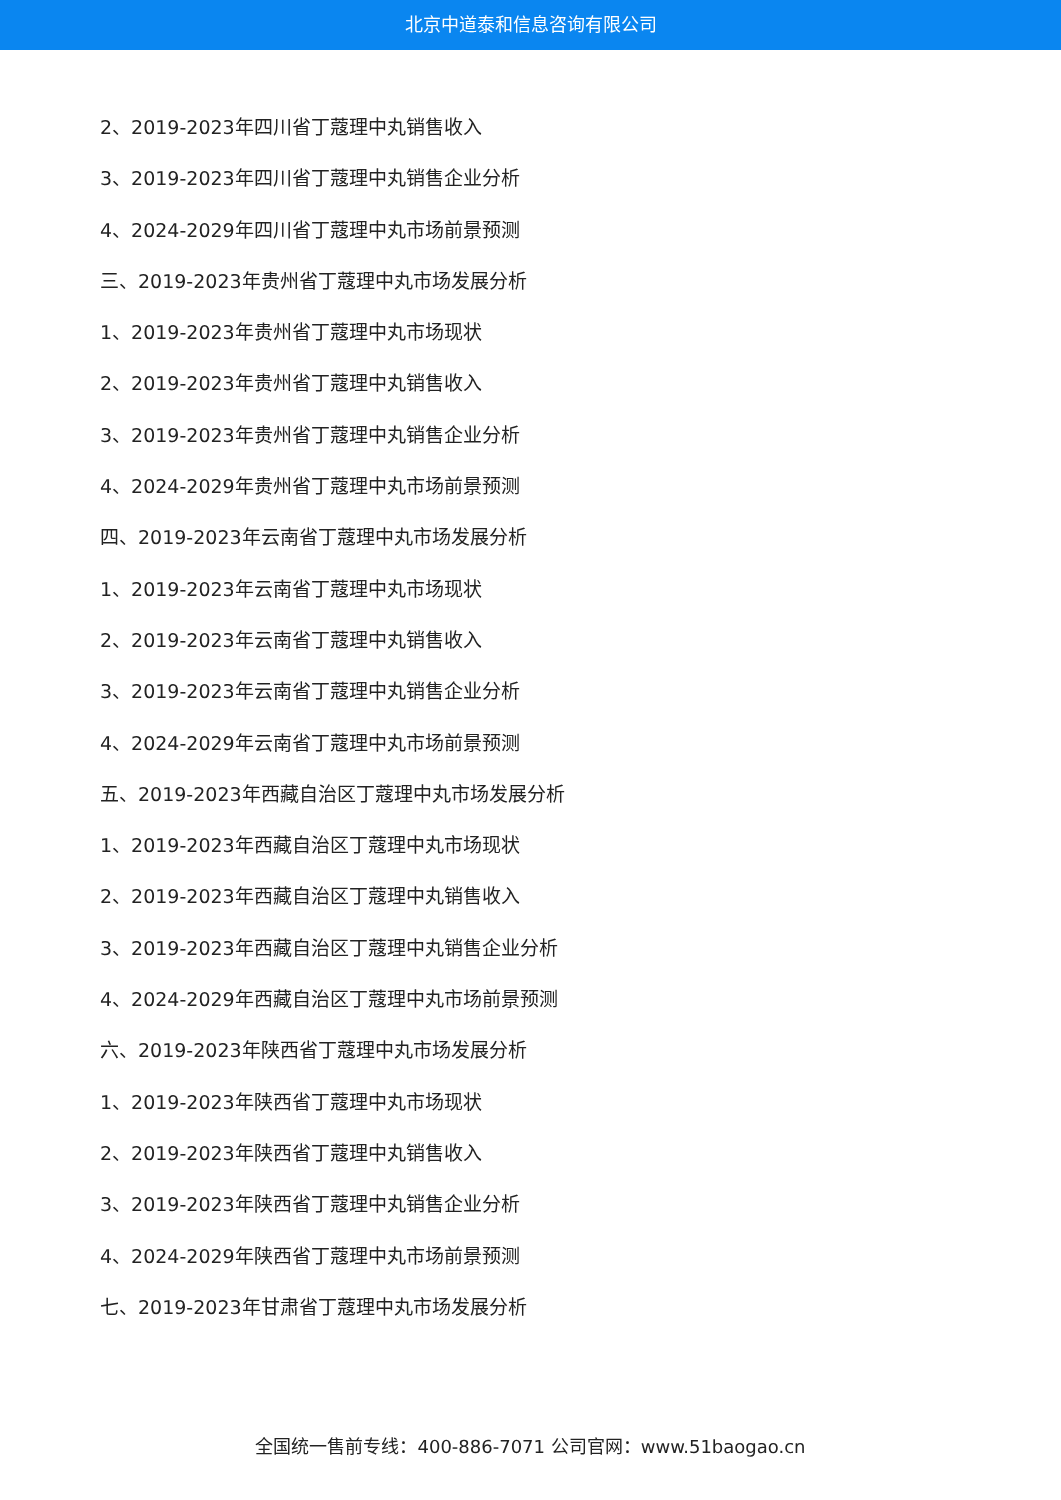北京中道泰和信息咨询有限公司
2、2019-2023年四川省丁蔻理中丸销售收入
3、2019-2023年四川省丁蔻理中丸销售企业分析
4、2024-2029年四川省丁蔻理中丸市场前景预测
三、2019-2023年贵州省丁蔻理中丸市场发展分析
1、2019-2023年贵州省丁蔻理中丸市场现状
2、2019-2023年贵州省丁蔻理中丸销售收入
3、2019-2023年贵州省丁蔻理中丸销售企业分析
4、2024-2029年贵州省丁蔻理中丸市场前景预测
四、2019-2023年云南省丁蔻理中丸市场发展分析
1、2019-2023年云南省丁蔻理中丸市场现状
2、2019-2023年云南省丁蔻理中丸销售收入
3、2019-2023年云南省丁蔻理中丸销售企业分析
4、2024-2029年云南省丁蔻理中丸市场前景预测
五、2019-2023年西藏自治区丁蔻理中丸市场发展分析
1、2019-2023年西藏自治区丁蔻理中丸市场现状
2、2019-2023年西藏自治区丁蔻理中丸销售收入
3、2019-2023年西藏自治区丁蔻理中丸销售企业分析
4、2024-2029年西藏自治区丁蔻理中丸市场前景预测
六、2019-2023年陕西省丁蔻理中丸市场发展分析
1、2019-2023年陕西省丁蔻理中丸市场现状
2、2019-2023年陕西省丁蔻理中丸销售收入
3、2019-2023年陕西省丁蔻理中丸销售企业分析
4、2024-2029年陕西省丁蔻理中丸市场前景预测
七、2019-2023年甘肃省丁蔻理中丸市场发展分析
全国统一售前专线：400-886-7071 公司官网：www.51baogao.cn